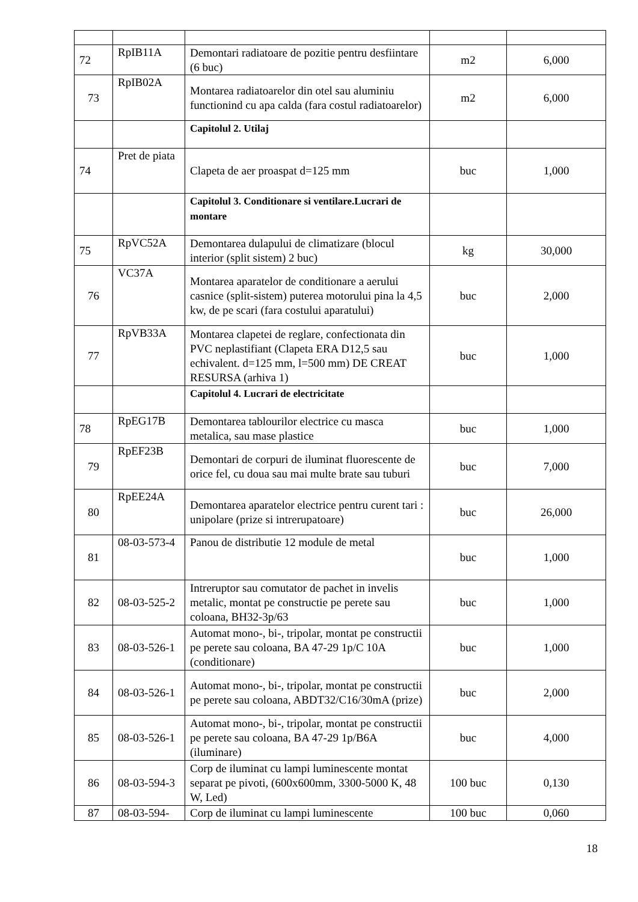| 72 | RpIB11A | Demontari radiatoare de pozitie pentru desfiintare (6 buc) | m2 | 6,000 |
| 73 | RpIB02A | Montarea radiatoarelor din otel sau aluminiu functionind cu apa calda (fara costul radiatoarelor) | m2 | 6,000 |
| | | Capitolul 2. Utilaj | | |
| 74 | Pret de piata | Clapeta de aer proaspat d=125 mm | buc | 1,000 |
| | | Capitolul 3. Conditionare si ventilare.Lucrari de montare | | |
| 75 | RpVC52A | Demontarea dulapului de climatizare (blocul interior (split sistem) 2 buc) | kg | 30,000 |
| 76 | VC37A | Montarea aparatelor de conditionare a aerului casnice (split-sistem) puterea motorului pina la 4,5 kw, de pe scari (fara costului aparatului) | buc | 2,000 |
| 77 | RpVB33A | Montarea clapetei de reglare, confectionata din PVC neplastifiant (Clapeta ERA D12,5 sau echivalent. d=125 mm, l=500 mm) DE CREAT RESURSA (arhiva 1) | buc | 1,000 |
| | | Capitolul 4. Lucrari de electricitate | | |
| 78 | RpEG17B | Demontarea tablourilor electrice cu masca metalica, sau mase plastice | buc | 1,000 |
| 79 | RpEF23B | Demontari de corpuri de iluminat fluorescente de orice fel, cu doua sau mai multe brate sau tuburi | buc | 7,000 |
| 80 | RpEE24A | Demontarea aparatelor electrice pentru curent tari : unipolare (prize si intrerupatoare) | buc | 26,000 |
| 81 | 08-03-573-4 | Panou de distributie 12 module de metal | buc | 1,000 |
| 82 | 08-03-525-2 | Intreruptor sau comutator de pachet in invelis metalic, montat pe constructie pe perete sau coloana, BH32-3p/63 | buc | 1,000 |
| 83 | 08-03-526-1 | Automat mono-, bi-, tripolar, montat pe constructii pe perete sau coloana, BA 47-29 1p/C 10A (conditionare) | buc | 1,000 |
| 84 | 08-03-526-1 | Automat mono-, bi-, tripolar, montat pe constructii pe perete sau coloana, ABDT32/C16/30mA (prize) | buc | 2,000 |
| 85 | 08-03-526-1 | Automat mono-, bi-, tripolar, montat pe constructii pe perete sau coloana, BA 47-29 1p/B6A (iluminare) | buc | 4,000 |
| 86 | 08-03-594-3 | Corp de iluminat cu lampi luminescente montat separat pe pivoti, (600x600mm, 3300-5000 K, 48 W, Led) | 100 buc | 0,130 |
| 87 | 08-03-594- | Corp de iluminat cu lampi luminescente | 100 buc | 0,060 |
18